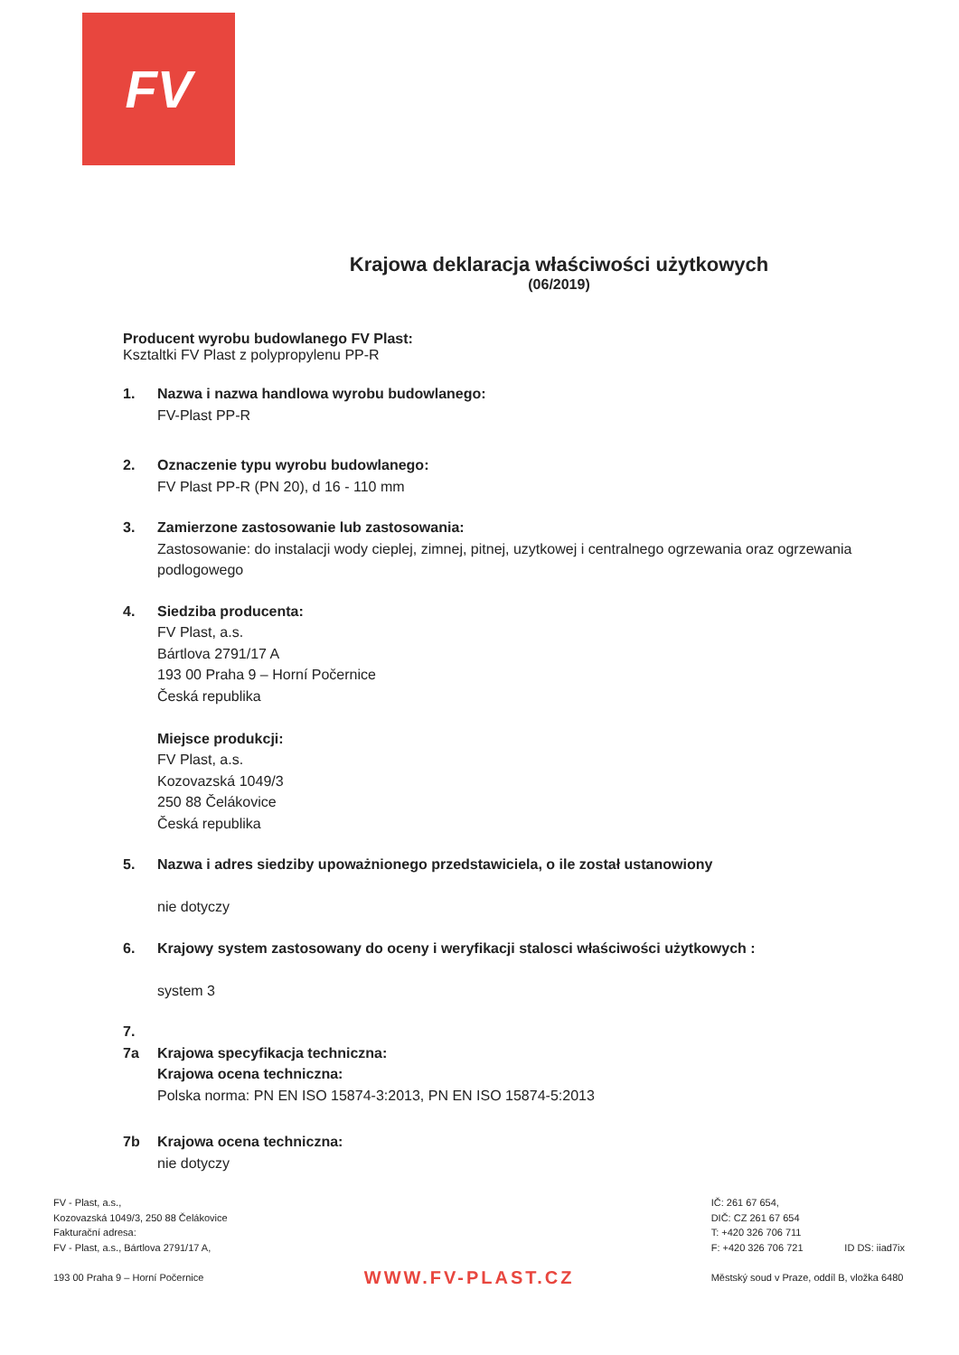FV
Krajowa deklaracja właściwości użytkowych
(06/2019)
Producent wyrobu budowlanego FV Plast:
Ksztaltki FV Plast z polypropylenu PP-R
1. Nazwa i nazwa handlowa wyrobu budowlanego:
FV-Plast PP-R
2. Oznaczenie typu wyrobu budowlanego:
FV Plast PP-R (PN 20), d 16 - 110 mm
3. Zamierzone zastosowanie lub zastosowania:
Zastosowanie: do instalacji wody cieplej, zimnej, pitnej, uzytkowej i centralnego ogrzewania oraz ogrzewania podlogowego
4. Siedziba producenta:
FV Plast, a.s.
Bártlova 2791/17 A
193 00 Praha 9 – Horní Počernice
Česká republika
Miejsce produkcji:
FV Plast, a.s.
Kozovazská 1049/3
250 88 Čelákovice
Česká republika
5. Nazwa i adres siedziby upoważnionego przedstawiciela, o ile został ustanowiony
nie dotyczy
6. Krajowy system zastosowany do oceny i weryfikacji stalosci właściwości użytkowych :
system 3
7.
7a
Krajowa specyfikacja techniczna:
Krajowa ocena techniczna:
Polska norma: PN EN ISO 15874-3:2013, PN EN ISO 15874-5:2013
7b Krajowa ocena techniczna:
nie dotyczy
FV - Plast, a.s.,
Kozovazská 1049/3, 250 88 Čelákovice
Fakturační adresa:
FV - Plast, a.s., Bártlova 2791/17 A,
193 00 Praha 9 – Horní Počernice
WWW.FV-PLAST.CZ
IČ: 261 67 654,
DIČ: CZ 261 67 654
T: +420 326 706 711
F: +420 326 706 721 ID DS: iiad7ix
Městský soud v Praze, oddíl B, vložka 6480